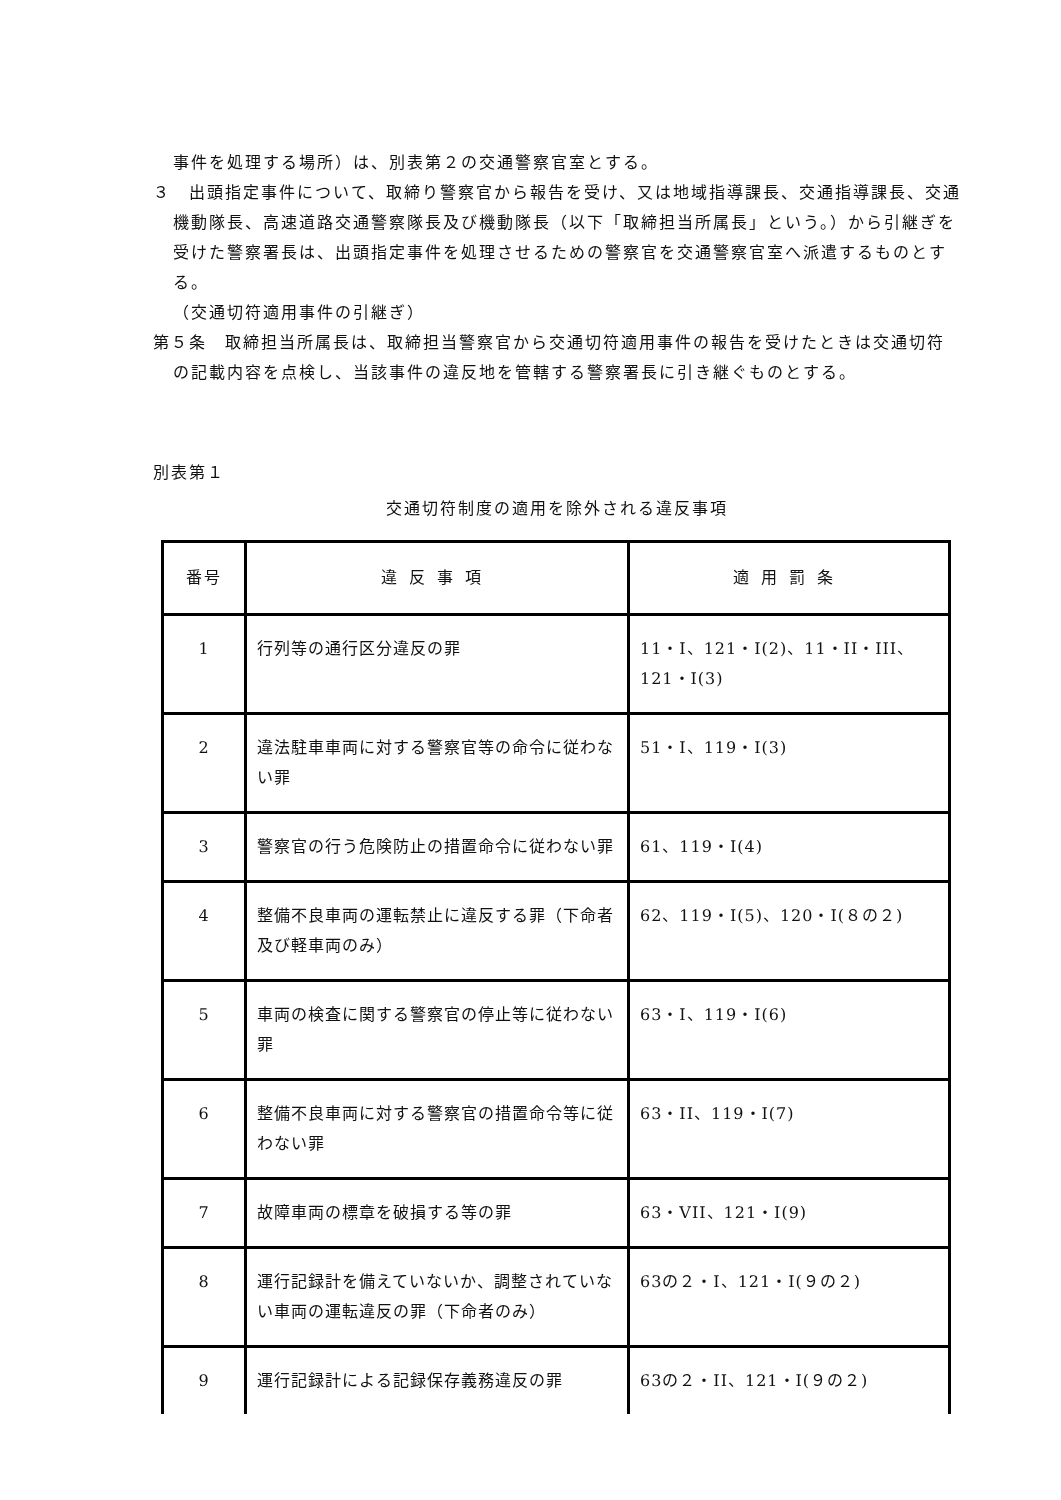事件を処理する場所）は、別表第２の交通警察官室とする。
３　出頭指定事件について、取締り警察官から報告を受け、又は地域指導課長、交通指導課長、交通機動隊長、高速道路交通警察隊長及び機動隊長（以下「取締担当所属長」という。）から引継ぎを受けた警察署長は、出頭指定事件を処理させるための警察官を交通警察官室へ派遣するものとする。
（交通切符適用事件の引継ぎ）
第５条　取締担当所属長は、取締担当警察官から交通切符適用事件の報告を受けたときは交通切符の記載内容を点検し、当該事件の違反地を管轄する警察署長に引き継ぐものとする。
別表第１
交通切符制度の適用を除外される違反事項
| 番号 | 違反事項 | 適用罰条 |
| --- | --- | --- |
| 1 | 行列等の通行区分違反の罪 | 11・I、121・I(2)、11・II・III、121・I(3) |
| 2 | 違法駐車車両に対する警察官等の命令に従わない罪 | 51・I、119・I(3) |
| 3 | 警察官の行う危険防止の措置命令に従わない罪 | 61、119・I(4) |
| 4 | 整備不良車両の運転禁止に違反する罪（下命者及び軽車両のみ） | 62、119・I(5)、120・I(８の２) |
| 5 | 車両の検査に関する警察官の停止等に従わない罪 | 63・I、119・I(6) |
| 6 | 整備不良車両に対する警察官の措置命令等に従わない罪 | 63・II、119・I(7) |
| 7 | 故障車両の標章を破損する等の罪 | 63・VII、121・I(9) |
| 8 | 運行記録計を備えていないか、調整されていない車両の運転違反の罪（下命者のみ） | 63の２・I、121・I(９の２) |
| 9 | 運行記録計による記録保存義務違反の罪 | 63の２・II、121・I(９の２) |